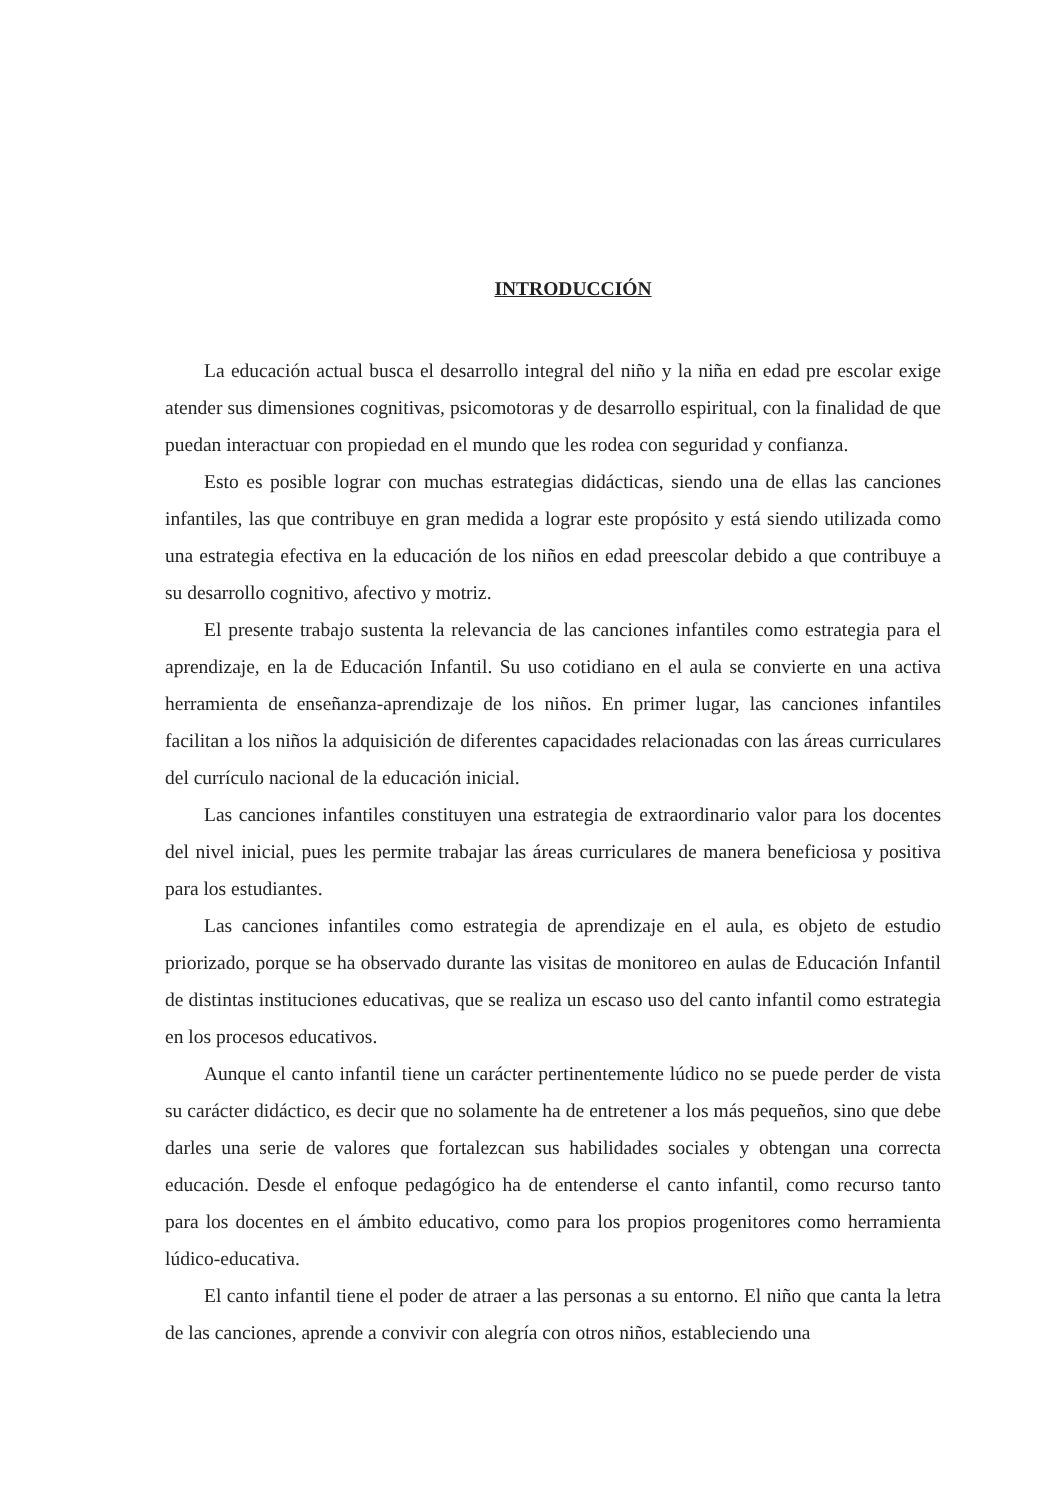INTRODUCCIÓN
La educación actual busca el desarrollo integral del niño y la niña en edad pre escolar exige atender sus dimensiones cognitivas, psicomotoras y de desarrollo espiritual, con la finalidad de que puedan interactuar con propiedad en el mundo que les rodea con seguridad y confianza.
Esto es posible lograr con muchas estrategias didácticas, siendo una de ellas las canciones infantiles, las que contribuye en gran medida a lograr este propósito y está siendo utilizada como una estrategia efectiva en la educación de los niños en edad preescolar debido a que contribuye a su desarrollo cognitivo, afectivo y motriz.
El presente trabajo sustenta la relevancia de las canciones infantiles como estrategia para el aprendizaje, en la de Educación Infantil. Su uso cotidiano en el aula se convierte en una activa herramienta de enseñanza-aprendizaje de los niños. En primer lugar, las canciones infantiles facilitan a los niños la adquisición de diferentes capacidades relacionadas con las áreas curriculares del currículo nacional de la educación inicial.
Las canciones infantiles constituyen una estrategia de extraordinario valor para los docentes del nivel inicial, pues les permite trabajar las áreas curriculares de manera beneficiosa y positiva para los estudiantes.
Las canciones infantiles como estrategia de aprendizaje en el aula, es objeto de estudio priorizado, porque se ha observado durante las visitas de monitoreo en aulas de Educación Infantil de distintas instituciones educativas, que se realiza un escaso uso del canto infantil como estrategia en los procesos educativos.
Aunque el canto infantil tiene un carácter pertinentemente lúdico no se puede perder de vista su carácter didáctico, es decir que no solamente ha de entretener a los más pequeños, sino que debe darles una serie de valores que fortalezcan sus habilidades sociales y obtengan una correcta educación. Desde el enfoque pedagógico ha de entenderse el canto infantil, como recurso tanto para los docentes en el ámbito educativo, como para los propios progenitores como herramienta lúdico-educativa.
El canto infantil tiene el poder de atraer a las personas a su entorno. El niño que canta la letra de las canciones, aprende a convivir con alegría con otros niños, estableciendo una